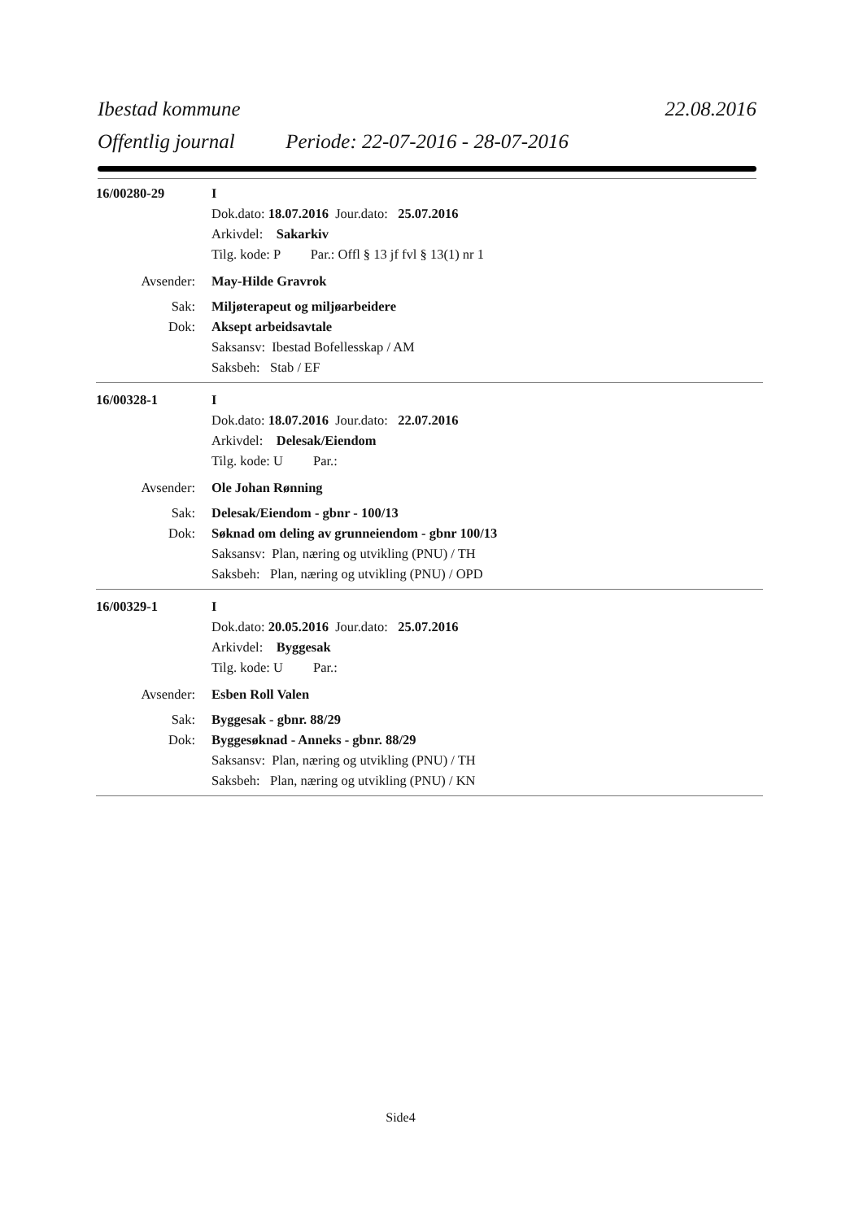Ibestad kommune 22.08.2016
Offentlig journal Periode: 22-07-2016 - 28-07-2016
16/00280-29 I
Dok.dato: 18.07.2016 Jour.dato: 25.07.2016
Arkivdel: Sakarkiv
Tilg. kode: P Par.: Offl § 13 jf fvl § 13(1) nr 1
Avsender: May-Hilde Gravrok
Sak: Miljøterapeut og miljøarbeidere
Dok: Aksept arbeidsavtale
Saksansv: Ibestad Bofellesskap / AM
Saksbeh: Stab / EF
16/00328-1 I
Dok.dato: 18.07.2016 Jour.dato: 22.07.2016
Arkivdel: Delesak/Eiendom
Tilg. kode: U Par.:
Avsender: Ole Johan Rønning
Sak: Delesak/Eiendom - gbnr - 100/13
Dok: Søknad om deling av grunneiendom - gbnr 100/13
Saksansv: Plan, næring og utvikling (PNU) / TH
Saksbeh: Plan, næring og utvikling (PNU) / OPD
16/00329-1 I
Dok.dato: 20.05.2016 Jour.dato: 25.07.2016
Arkivdel: Byggesak
Tilg. kode: U Par.:
Avsender: Esben Roll Valen
Sak: Byggesak - gbnr. 88/29
Dok: Byggesøknad - Anneks - gbnr. 88/29
Saksansv: Plan, næring og utvikling (PNU) / TH
Saksbeh: Plan, næring og utvikling (PNU) / KN
Side4